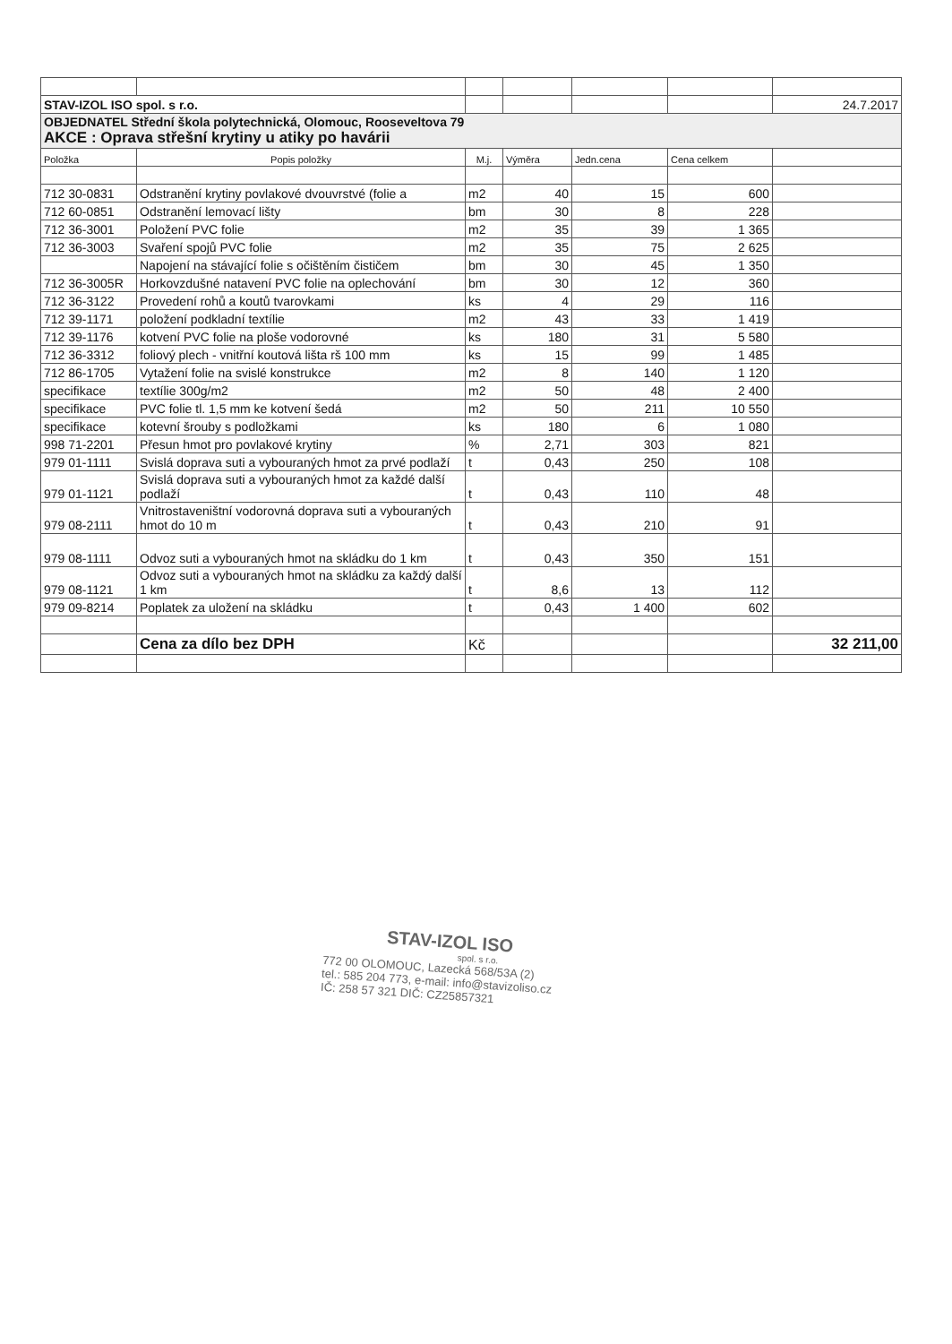| STAV-IZOL ISO spol. s r.o. | | | | | | 24.7.2017 |
| OBJEDNATEL Střední škola polytechnická, Olomouc, Rooseveltova 79 AKCE : Oprava střešní krytiny u atiky po havárii | | | | | | |
| Položka | Popis položky | M.j. | Výměra | Jedn.cena | Cena celkem | |
| 712 30-0831 | Odstranění krytiny povlakové dvouvrstvé (folie a | m2 | 40 | 15 | 600 | |
| 712 60-0851 | Odstranění lemovací lišty | bm | 30 | 8 | 228 | |
| 712 36-3001 | Položení PVC folie | m2 | 35 | 39 | 1 365 | |
| 712 36-3003 | Svaření spojů PVC folie | m2 | 35 | 75 | 2 625 | |
| | Napojení na stávající folie s očištěním čističem | bm | 30 | 45 | 1 350 | |
| 712 36-3005R | Horkovzdušné natavení PVC folie na oplechování | bm | 30 | 12 | 360 | |
| 712 36-3122 | Provedení rohů a koutů tvarovkami | ks | 4 | 29 | 116 | |
| 712 39-1171 | položení podkladní textílie | m2 | 43 | 33 | 1 419 | |
| 712 39-1176 | kotvení PVC folie na ploše vodorovné | ks | 180 | 31 | 5 580 | |
| 712 36-3312 | foliový plech - vnitřní koutová lišta rš 100 mm | ks | 15 | 99 | 1 485 | |
| 712 86-1705 | Vytažení folie na svislé konstrukce | m2 | 8 | 140 | 1 120 | |
| specifikace | textílie 300g/m2 | m2 | 50 | 48 | 2 400 | |
| specifikace | PVC folie tl. 1,5 mm ke kotvení šedá | m2 | 50 | 211 | 10 550 | |
| specifikace | kotevní šrouby s podložkami | ks | 180 | 6 | 1 080 | |
| 998 71-2201 | Přesun hmot pro povlakové krytiny | % | 2,71 | 303 | 821 | |
| 979 01-1111 | Svislá doprava suti a vybouraných hmot za prvé podlaží | t | 0,43 | 250 | 108 | |
| 979 01-1121 | Svislá doprava suti a vybouraných hmot za každé další podlaží | t | 0,43 | 110 | 48 | |
| 979 08-2111 | Vnitrostaveništní vodorovná doprava suti a vybouraných hmot do 10 m | t | 0,43 | 210 | 91 | |
| 979 08-1111 | Odvoz suti a vybouraných hmot na skládku do 1 km | t | 0,43 | 350 | 151 | |
| 979 08-1121 | Odvoz suti a vybouraných hmot na skládku za každý další 1 km | t | 8,6 | 13 | 112 | |
| 979 09-8214 | Poplatek za uložení na skládku | t | 0,43 | 1 400 | 602 | |
| | Cena za dílo bez DPH | Kč | | | | 32 211,00 |
STAV-IZOL ISO
spol. s r.o.
772 00 OLOMOUC, Lazecká 568/53A (2)
tel.: 585 204 773, e-mail: info@stavizoliso.cz
IČ: 258 57 321 DIČ: CZ25857321